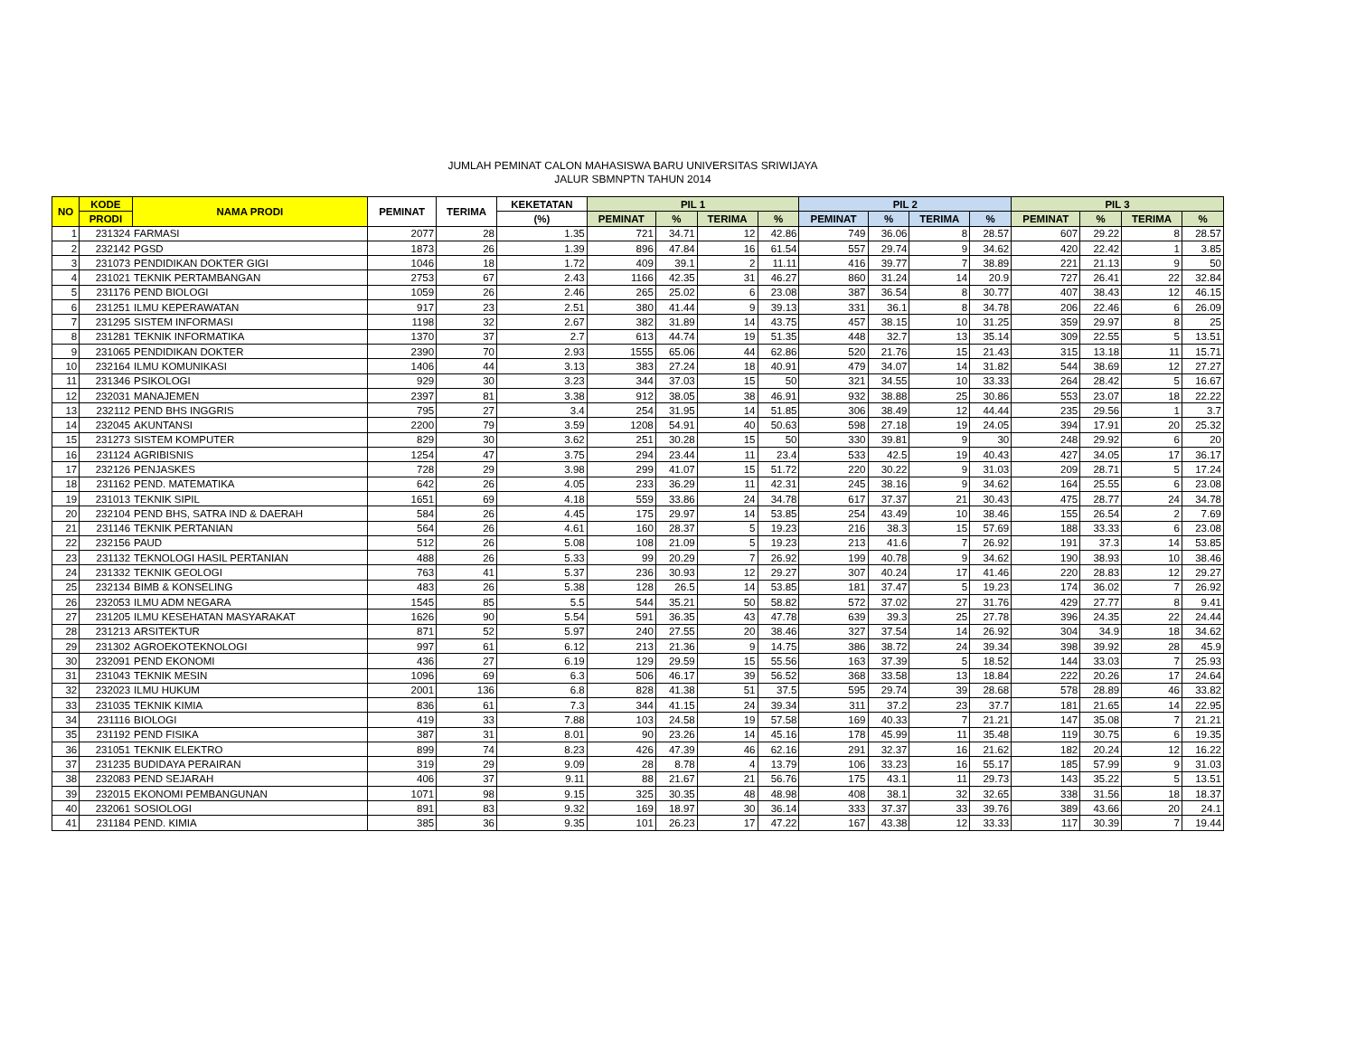JUMLAH PEMINAT CALON MAHASISWA BARU UNIVERSITAS SRIWIJAYA
JALUR SBMNPTN TAHUN 2014
| NO | KODE | NAMA PRODI | PEMINAT | TERIMA | KEKETATAN | PIL 1 | | | | PIL 2 | | | | PIL 3 | | | |
| --- | --- | --- | --- | --- | --- | --- | --- | --- | --- | --- | --- | --- | --- | --- | --- | --- | --- |
| | PRODI | | | | (%) | PEMINAT | % | TERIMA | % | PEMINAT | % | TERIMA | % | PEMINAT | % | TERIMA | % |
| 1 | 231324 | FARMASI | 2077 | 28 | 1.35 | 721 | 34.71 | 12 | 42.86 | 749 | 36.06 | 8 | 28.57 | 607 | 29.22 | 8 | 28.57 |
| 2 | 232142 | PGSD | 1873 | 26 | 1.39 | 896 | 47.84 | 16 | 61.54 | 557 | 29.74 | 9 | 34.62 | 420 | 22.42 | 1 | 3.85 |
| 3 | 231073 | PENDIDIKAN DOKTER GIGI | 1046 | 18 | 1.72 | 409 | 39.1 | 2 | 11.11 | 416 | 39.77 | 7 | 38.89 | 221 | 21.13 | 9 | 50 |
| 4 | 231021 | TEKNIK PERTAMBANGAN | 2753 | 67 | 2.43 | 1166 | 42.35 | 31 | 46.27 | 860 | 31.24 | 14 | 20.9 | 727 | 26.41 | 22 | 32.84 |
| 5 | 231176 | PEND BIOLOGI | 1059 | 26 | 2.46 | 265 | 25.02 | 6 | 23.08 | 387 | 36.54 | 8 | 30.77 | 407 | 38.43 | 12 | 46.15 |
| 6 | 231251 | ILMU KEPERAWATAN | 917 | 23 | 2.51 | 380 | 41.44 | 9 | 39.13 | 331 | 36.1 | 8 | 34.78 | 206 | 22.46 | 6 | 26.09 |
| 7 | 231295 | SISTEM INFORMASI | 1198 | 32 | 2.67 | 382 | 31.89 | 14 | 43.75 | 457 | 38.15 | 10 | 31.25 | 359 | 29.97 | 8 | 25 |
| 8 | 231281 | TEKNIK INFORMATIKA | 1370 | 37 | 2.7 | 613 | 44.74 | 19 | 51.35 | 448 | 32.7 | 13 | 35.14 | 309 | 22.55 | 5 | 13.51 |
| 9 | 231065 | PENDIDIKAN DOKTER | 2390 | 70 | 2.93 | 1555 | 65.06 | 44 | 62.86 | 520 | 21.76 | 15 | 21.43 | 315 | 13.18 | 11 | 15.71 |
| 10 | 232164 | ILMU KOMUNIKASI | 1406 | 44 | 3.13 | 383 | 27.24 | 18 | 40.91 | 479 | 34.07 | 14 | 31.82 | 544 | 38.69 | 12 | 27.27 |
| 11 | 231346 | PSIKOLOGI | 929 | 30 | 3.23 | 344 | 37.03 | 15 | 50 | 321 | 34.55 | 10 | 33.33 | 264 | 28.42 | 5 | 16.67 |
| 12 | 232031 | MANAJEMEN | 2397 | 81 | 3.38 | 912 | 38.05 | 38 | 46.91 | 932 | 38.88 | 25 | 30.86 | 553 | 23.07 | 18 | 22.22 |
| 13 | 232112 | PEND BHS INGGRIS | 795 | 27 | 3.4 | 254 | 31.95 | 14 | 51.85 | 306 | 38.49 | 12 | 44.44 | 235 | 29.56 | 1 | 3.7 |
| 14 | 232045 | AKUNTANSI | 2200 | 79 | 3.59 | 1208 | 54.91 | 40 | 50.63 | 598 | 27.18 | 19 | 24.05 | 394 | 17.91 | 20 | 25.32 |
| 15 | 231273 | SISTEM KOMPUTER | 829 | 30 | 3.62 | 251 | 30.28 | 15 | 50 | 330 | 39.81 | 9 | 30 | 248 | 29.92 | 6 | 20 |
| 16 | 231124 | AGRIBISNIS | 1254 | 47 | 3.75 | 294 | 23.44 | 11 | 23.4 | 533 | 42.5 | 19 | 40.43 | 427 | 34.05 | 17 | 36.17 |
| 17 | 232126 | PENJASKES | 728 | 29 | 3.98 | 299 | 41.07 | 15 | 51.72 | 220 | 30.22 | 9 | 31.03 | 209 | 28.71 | 5 | 17.24 |
| 18 | 231162 | PEND. MATEMATIKA | 642 | 26 | 4.05 | 233 | 36.29 | 11 | 42.31 | 245 | 38.16 | 9 | 34.62 | 164 | 25.55 | 6 | 23.08 |
| 19 | 231013 | TEKNIK SIPIL | 1651 | 69 | 4.18 | 559 | 33.86 | 24 | 34.78 | 617 | 37.37 | 21 | 30.43 | 475 | 28.77 | 24 | 34.78 |
| 20 | 232104 | PEND BHS, SATRA IND & DAERAH | 584 | 26 | 4.45 | 175 | 29.97 | 14 | 53.85 | 254 | 43.49 | 10 | 38.46 | 155 | 26.54 | 2 | 7.69 |
| 21 | 231146 | TEKNIK PERTANIAN | 564 | 26 | 4.61 | 160 | 28.37 | 5 | 19.23 | 216 | 38.3 | 15 | 57.69 | 188 | 33.33 | 6 | 23.08 |
| 22 | 232156 | PAUD | 512 | 26 | 5.08 | 108 | 21.09 | 5 | 19.23 | 213 | 41.6 | 7 | 26.92 | 191 | 37.3 | 14 | 53.85 |
| 23 | 231132 | TEKNOLOGI HASIL PERTANIAN | 488 | 26 | 5.33 | 99 | 20.29 | 7 | 26.92 | 199 | 40.78 | 9 | 34.62 | 190 | 38.93 | 10 | 38.46 |
| 24 | 231332 | TEKNIK GEOLOGI | 763 | 41 | 5.37 | 236 | 30.93 | 12 | 29.27 | 307 | 40.24 | 17 | 41.46 | 220 | 28.83 | 12 | 29.27 |
| 25 | 232134 | BIMB & KONSELING | 483 | 26 | 5.38 | 128 | 26.5 | 14 | 53.85 | 181 | 37.47 | 5 | 19.23 | 174 | 36.02 | 7 | 26.92 |
| 26 | 232053 | ILMU ADM NEGARA | 1545 | 85 | 5.5 | 544 | 35.21 | 50 | 58.82 | 572 | 37.02 | 27 | 31.76 | 429 | 27.77 | 8 | 9.41 |
| 27 | 231205 | ILMU KESEHATAN MASYARAKAT | 1626 | 90 | 5.54 | 591 | 36.35 | 43 | 47.78 | 639 | 39.3 | 25 | 27.78 | 396 | 24.35 | 22 | 24.44 |
| 28 | 231213 | ARSITEKTUR | 871 | 52 | 5.97 | 240 | 27.55 | 20 | 38.46 | 327 | 37.54 | 14 | 26.92 | 304 | 34.9 | 18 | 34.62 |
| 29 | 231302 | AGROEKOTEKNOLOGI | 997 | 61 | 6.12 | 213 | 21.36 | 9 | 14.75 | 386 | 38.72 | 24 | 39.34 | 398 | 39.92 | 28 | 45.9 |
| 30 | 232091 | PEND EKONOMI | 436 | 27 | 6.19 | 129 | 29.59 | 15 | 55.56 | 163 | 37.39 | 5 | 18.52 | 144 | 33.03 | 7 | 25.93 |
| 31 | 231043 | TEKNIK MESIN | 1096 | 69 | 6.3 | 506 | 46.17 | 39 | 56.52 | 368 | 33.58 | 13 | 18.84 | 222 | 20.26 | 17 | 24.64 |
| 32 | 232023 | ILMU HUKUM | 2001 | 136 | 6.8 | 828 | 41.38 | 51 | 37.5 | 595 | 29.74 | 39 | 28.68 | 578 | 28.89 | 46 | 33.82 |
| 33 | 231035 | TEKNIK KIMIA | 836 | 61 | 7.3 | 344 | 41.15 | 24 | 39.34 | 311 | 37.2 | 23 | 37.7 | 181 | 21.65 | 14 | 22.95 |
| 34 | 231116 | BIOLOGI | 419 | 33 | 7.88 | 103 | 24.58 | 19 | 57.58 | 169 | 40.33 | 7 | 21.21 | 147 | 35.08 | 7 | 21.21 |
| 35 | 231192 | PEND FISIKA | 387 | 31 | 8.01 | 90 | 23.26 | 14 | 45.16 | 178 | 45.99 | 11 | 35.48 | 119 | 30.75 | 6 | 19.35 |
| 36 | 231051 | TEKNIK ELEKTRO | 899 | 74 | 8.23 | 426 | 47.39 | 46 | 62.16 | 291 | 32.37 | 16 | 21.62 | 182 | 20.24 | 12 | 16.22 |
| 37 | 231235 | BUDIDAYA PERAIRAN | 319 | 29 | 9.09 | 28 | 8.78 | 4 | 13.79 | 106 | 33.23 | 16 | 55.17 | 185 | 57.99 | 9 | 31.03 |
| 38 | 232083 | PEND SEJARAH | 406 | 37 | 9.11 | 88 | 21.67 | 21 | 56.76 | 175 | 43.1 | 11 | 29.73 | 143 | 35.22 | 5 | 13.51 |
| 39 | 232015 | EKONOMI PEMBANGUNAN | 1071 | 98 | 9.15 | 325 | 30.35 | 48 | 48.98 | 408 | 38.1 | 32 | 32.65 | 338 | 31.56 | 18 | 18.37 |
| 40 | 232061 | SOSIOLOGI | 891 | 83 | 9.32 | 169 | 18.97 | 30 | 36.14 | 333 | 37.37 | 33 | 39.76 | 389 | 43.66 | 20 | 24.1 |
| 41 | 231184 | PEND. KIMIA | 385 | 36 | 9.35 | 101 | 26.23 | 17 | 47.22 | 167 | 43.38 | 12 | 33.33 | 117 | 30.39 | 7 | 19.44 |